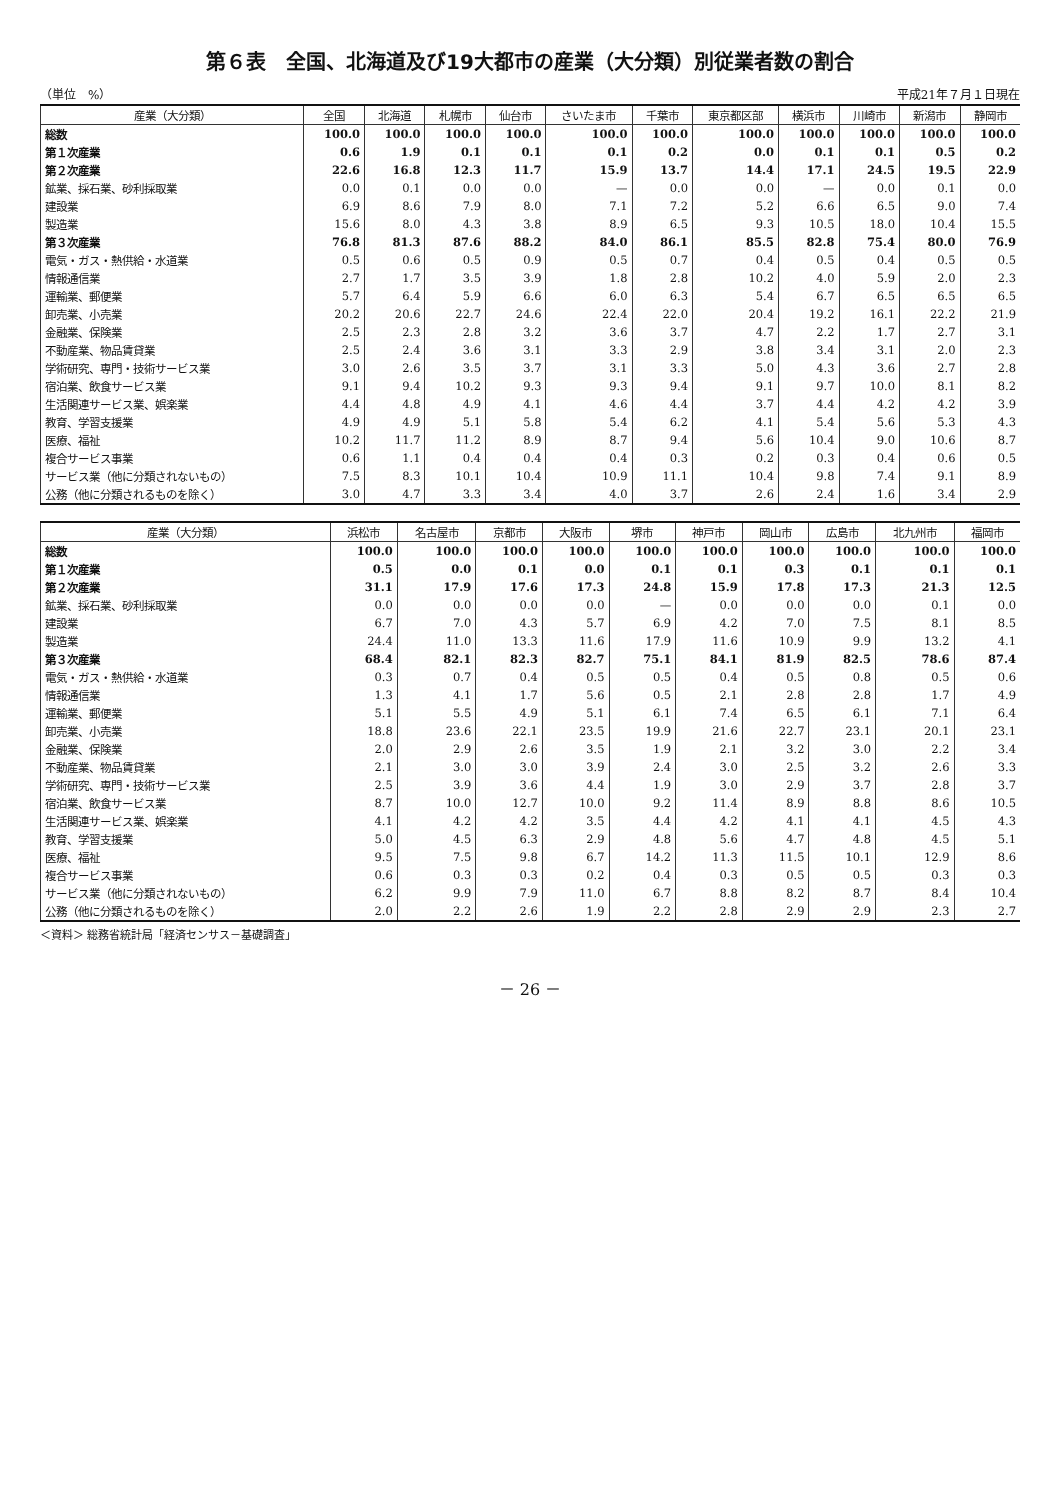第６表　全国、北海道及び19大都市の産業（大分類）別従業者数の割合
（単位　%） 平成21年７月１日現在
| 産業（大分類） | 全国 | 北海道 | 札幌市 | 仙台市 | さいたま市 | 千葉市 | 東京都区部 | 横浜市 | 川崎市 | 新潟市 | 静岡市 |
| --- | --- | --- | --- | --- | --- | --- | --- | --- | --- | --- | --- |
| 総数 | 100.0 | 100.0 | 100.0 | 100.0 | 100.0 | 100.0 | 100.0 | 100.0 | 100.0 | 100.0 | 100.0 |
| 第１次産業 | 0.6 | 1.9 | 0.1 | 0.1 | 0.1 | 0.2 | 0.0 | 0.1 | 0.1 | 0.5 | 0.2 |
| 第２次産業 | 22.6 | 16.8 | 12.3 | 11.7 | 15.9 | 13.7 | 14.4 | 17.1 | 24.5 | 19.5 | 22.9 |
| 鉱業、採石業、砂利採取業 | 0.0 | 0.1 | 0.0 | 0.0 | — | 0.0 | 0.0 | — | 0.0 | 0.1 | 0.0 |
| 建設業 | 6.9 | 8.6 | 7.9 | 8.0 | 7.1 | 7.2 | 5.2 | 6.6 | 6.5 | 9.0 | 7.4 |
| 製造業 | 15.6 | 8.0 | 4.3 | 3.8 | 8.9 | 6.5 | 9.3 | 10.5 | 18.0 | 10.4 | 15.5 |
| 第３次産業 | 76.8 | 81.3 | 87.6 | 88.2 | 84.0 | 86.1 | 85.5 | 82.8 | 75.4 | 80.0 | 76.9 |
| 電気・ガス・熱供給・水道業 | 0.5 | 0.6 | 0.5 | 0.9 | 0.5 | 0.7 | 0.4 | 0.5 | 0.4 | 0.5 | 0.5 |
| 情報通信業 | 2.7 | 1.7 | 3.5 | 3.9 | 1.8 | 2.8 | 10.2 | 4.0 | 5.9 | 2.0 | 2.3 |
| 運輸業、郵便業 | 5.7 | 6.4 | 5.9 | 6.6 | 6.0 | 6.3 | 5.4 | 6.7 | 6.5 | 6.5 | 6.5 |
| 卸売業、小売業 | 20.2 | 20.6 | 22.7 | 24.6 | 22.4 | 22.0 | 20.4 | 19.2 | 16.1 | 22.2 | 21.9 |
| 金融業、保険業 | 2.5 | 2.3 | 2.8 | 3.2 | 3.6 | 3.7 | 4.7 | 2.2 | 1.7 | 2.7 | 3.1 |
| 不動産業、物品賃貸業 | 2.5 | 2.4 | 3.6 | 3.1 | 3.3 | 2.9 | 3.8 | 3.4 | 3.1 | 2.0 | 2.3 |
| 学術研究、専門・技術サービス業 | 3.0 | 2.6 | 3.5 | 3.7 | 3.1 | 3.3 | 5.0 | 4.3 | 3.6 | 2.7 | 2.8 |
| 宿泊業、飲食サービス業 | 9.1 | 9.4 | 10.2 | 9.3 | 9.3 | 9.4 | 9.1 | 9.7 | 10.0 | 8.1 | 8.2 |
| 生活関連サービス業、娯楽業 | 4.4 | 4.8 | 4.9 | 4.1 | 4.6 | 4.4 | 3.7 | 4.4 | 4.2 | 4.2 | 3.9 |
| 教育、学習支援業 | 4.9 | 4.9 | 5.1 | 5.8 | 5.4 | 6.2 | 4.1 | 5.4 | 5.6 | 5.3 | 4.3 |
| 医療、福祉 | 10.2 | 11.7 | 11.2 | 8.9 | 8.7 | 9.4 | 5.6 | 10.4 | 9.0 | 10.6 | 8.7 |
| 複合サービス事業 | 0.6 | 1.1 | 0.4 | 0.4 | 0.4 | 0.3 | 0.2 | 0.3 | 0.4 | 0.6 | 0.5 |
| サービス業（他に分類されないもの） | 7.5 | 8.3 | 10.1 | 10.4 | 10.9 | 11.1 | 10.4 | 9.8 | 7.4 | 9.1 | 8.9 |
| 公務（他に分類されるものを除く） | 3.0 | 4.7 | 3.3 | 3.4 | 4.0 | 3.7 | 2.6 | 2.4 | 1.6 | 3.4 | 2.9 |
| 産業（大分類） | 浜松市 | 名古屋市 | 京都市 | 大阪市 | 堺市 | 神戸市 | 岡山市 | 広島市 | 北九州市 | 福岡市 |
| --- | --- | --- | --- | --- | --- | --- | --- | --- | --- | --- |
| 総数 | 100.0 | 100.0 | 100.0 | 100.0 | 100.0 | 100.0 | 100.0 | 100.0 | 100.0 | 100.0 |
| 第１次産業 | 0.5 | 0.0 | 0.1 | 0.0 | 0.1 | 0.1 | 0.3 | 0.1 | 0.1 | 0.1 |
| 第２次産業 | 31.1 | 17.9 | 17.6 | 17.3 | 24.8 | 15.9 | 17.8 | 17.3 | 21.3 | 12.5 |
| 鉱業、採石業、砂利採取業 | 0.0 | 0.0 | 0.0 | 0.0 | — | 0.0 | 0.0 | 0.0 | 0.1 | 0.0 |
| 建設業 | 6.7 | 7.0 | 4.3 | 5.7 | 6.9 | 4.2 | 7.0 | 7.5 | 8.1 | 8.5 |
| 製造業 | 24.4 | 11.0 | 13.3 | 11.6 | 17.9 | 11.6 | 10.9 | 9.9 | 13.2 | 4.1 |
| 第３次産業 | 68.4 | 82.1 | 82.3 | 82.7 | 75.1 | 84.1 | 81.9 | 82.5 | 78.6 | 87.4 |
| 電気・ガス・熱供給・水道業 | 0.3 | 0.7 | 0.4 | 0.5 | 0.5 | 0.4 | 0.5 | 0.8 | 0.5 | 0.6 |
| 情報通信業 | 1.3 | 4.1 | 1.7 | 5.6 | 0.5 | 2.1 | 2.8 | 2.8 | 1.7 | 4.9 |
| 運輸業、郵便業 | 5.1 | 5.5 | 4.9 | 5.1 | 6.1 | 7.4 | 6.5 | 6.1 | 7.1 | 6.4 |
| 卸売業、小売業 | 18.8 | 23.6 | 22.1 | 23.5 | 19.9 | 21.6 | 22.7 | 23.1 | 20.1 | 23.1 |
| 金融業、保険業 | 2.0 | 2.9 | 2.6 | 3.5 | 1.9 | 2.1 | 3.2 | 3.0 | 2.2 | 3.4 |
| 不動産業、物品賃貸業 | 2.1 | 3.0 | 3.0 | 3.9 | 2.4 | 3.0 | 2.5 | 3.2 | 2.6 | 3.3 |
| 学術研究、専門・技術サービス業 | 2.5 | 3.9 | 3.6 | 4.4 | 1.9 | 3.0 | 2.9 | 3.7 | 2.8 | 3.7 |
| 宿泊業、飲食サービス業 | 8.7 | 10.0 | 12.7 | 10.0 | 9.2 | 11.4 | 8.9 | 8.8 | 8.6 | 10.5 |
| 生活関連サービス業、娯楽業 | 4.1 | 4.2 | 4.2 | 3.5 | 4.4 | 4.2 | 4.1 | 4.1 | 4.5 | 4.3 |
| 教育、学習支援業 | 5.0 | 4.5 | 6.3 | 2.9 | 4.8 | 5.6 | 4.7 | 4.8 | 4.5 | 5.1 |
| 医療、福祉 | 9.5 | 7.5 | 9.8 | 6.7 | 14.2 | 11.3 | 11.5 | 10.1 | 12.9 | 8.6 |
| 複合サービス事業 | 0.6 | 0.3 | 0.3 | 0.2 | 0.4 | 0.3 | 0.5 | 0.5 | 0.3 | 0.3 |
| サービス業（他に分類されないもの） | 6.2 | 9.9 | 7.9 | 11.0 | 6.7 | 8.8 | 8.2 | 8.7 | 8.4 | 10.4 |
| 公務（他に分類されるものを除く） | 2.0 | 2.2 | 2.6 | 1.9 | 2.2 | 2.8 | 2.9 | 2.9 | 2.3 | 2.7 |
＜資料＞ 総務省統計局「経済センサス－基礎調査」
－ 26 －